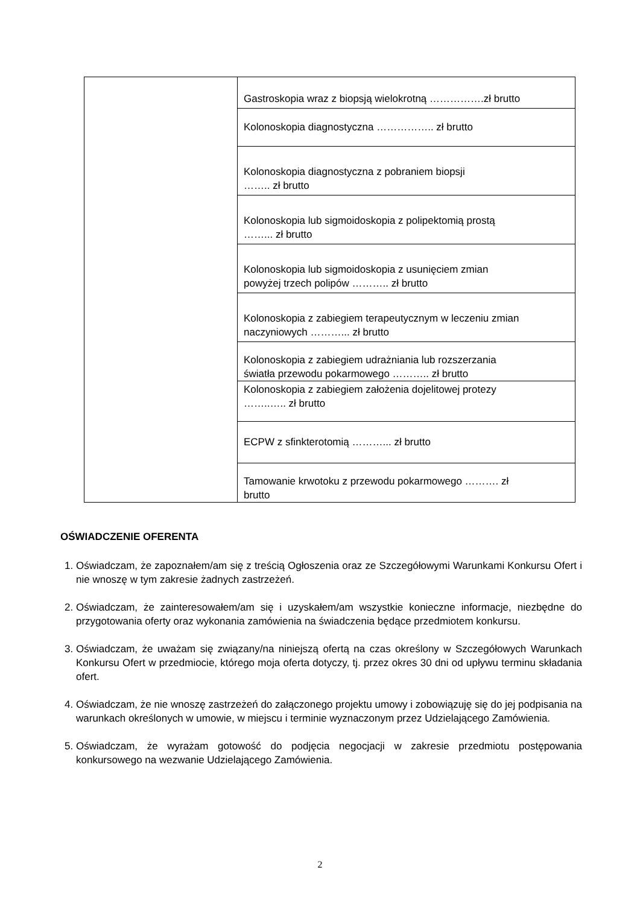| | Gastroskopia wraz z biopsją wielokrotną …………….zł brutto |
| | Kolonoskopia diagnostyczna …………….. zł brutto |
| | Kolonoskopia diagnostyczna z pobraniem biopsji …….. zł brutto |
| | Kolonoskopia lub sigmoidoskopia z polipektomią prostą ……... zł brutto |
| | Kolonoskopia lub sigmoidoskopia z usunięciem zmian powyżej trzech polipów ……….. zł brutto |
| | Kolonoskopia z zabiegiem terapeutycznym w leczeniu zmian naczyniowych ………... zł brutto |
| | Kolonoskopia z zabiegiem udrażniania lub rozszerzania światła przewodu pokarmowego ……….. zł brutto |
| | Kolonoskopia z zabiegiem założenia dojelitowej protezy ……..….. zł brutto |
| | ECPW z sfinkterotomią ………... zł brutto |
| | Tamowanie krwotoku z przewodu pokarmowego ………. zł brutto |
OŚWIADCZENIE OFERENTA
1. Oświadczam, że zapoznałem/am się z treścią Ogłoszenia oraz ze Szczegółowymi Warunkami Konkursu Ofert i nie wnoszę w tym zakresie żadnych zastrzeżeń.
2. Oświadczam, że zainteresowałem/am się i uzyskałem/am wszystkie konieczne informacje, niezbędne do przygotowania oferty oraz wykonania zamówienia na świadczenia będące przedmiotem konkursu.
3. Oświadczam, że uważam się związany/na niniejszą ofertą na czas określony w Szczegółowych Warunkach Konkursu Ofert w przedmiocie, którego moja oferta dotyczy, tj. przez okres 30 dni od upływu terminu składania ofert.
4. Oświadczam, że nie wnoszę zastrzeżeń do załączonego projektu umowy i zobowiązuję się do jej podpisania na warunkach określonych w umowie, w miejscu i terminie wyznaczonym przez Udzielającego Zamówienia.
5. Oświadczam, że wyrażam gotowość do podjęcia negocjacji w zakresie przedmiotu postępowania konkursowego na wezwanie Udzielającego Zamówienia.
2